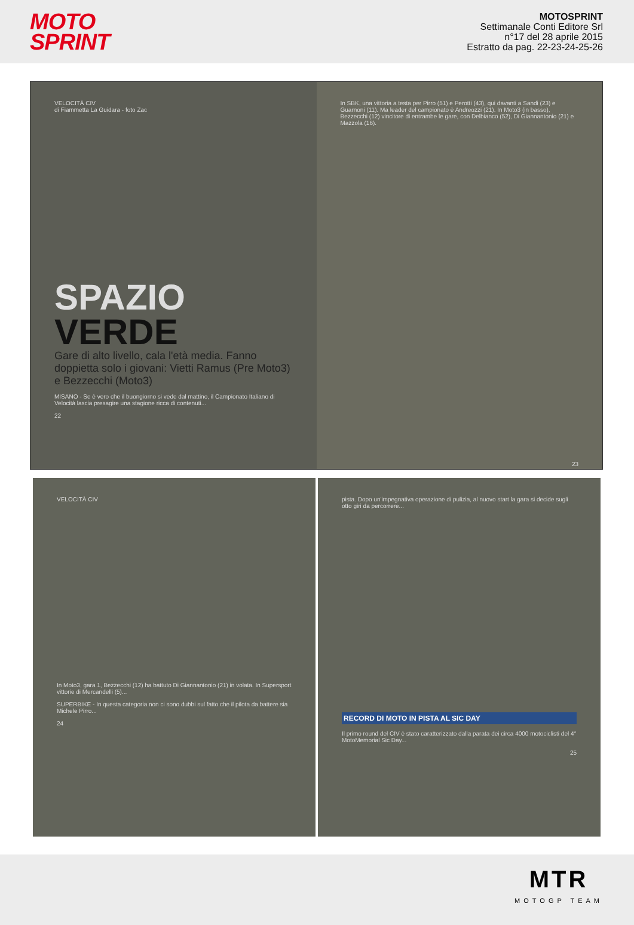MOTO
SPRINT
MOTOSPRINT
Settimanale Conti Editore Srl
n°17 del 28 aprile 2015
Estratto da pag. 22-23-24-25-26
VELOCITÀ CIV
di Fiammetta La Guidara - foto Zac
SPAZIO
VERDE
Gare di alto livello, cala l'età media. Fanno doppietta solo i giovani: Vietti Ramus (Pre Moto3) e Bezzecchi (Moto3)
MISANO - Se è vero che il buongiorno si vede dal mattino, il Campionato Italiano di Velocità lascia presagire una stagione ricca di contenuti...
22
In SBK, una vittoria a testa per Pirro (51) e Perotti (43), qui davanti a Sandi (23) e Guarnoni (11). Ma leader del campionato è Andreozzi (21). In Moto3 (in basso), Bezzecchi (12) vincitore di entrambe le gare, con Delbianco (52), Di Giannantonio (21) e Mazzola (16).
23
VELOCITÀ CIV
In Moto3, gara 1, Bezzecchi (12) ha battuto Di Giannantonio (21) in volata. In Supersport vittorie di Mercandelli (5)...
SUPERBIKE - In questa categoria non ci sono dubbi sul fatto che il pilota da battere sia Michele Pirro...
24
pista. Dopo un'impegnativa operazione di pulizia, al nuovo start la gara si decide sugli otto giri da percorrere...
RECORD DI MOTO IN PISTA AL SIC DAY
Il primo round del CIV è stato caratterizzato dalla parata dei circa 4000 motociclisti del 4° MotoMemorial Sic Day...
25
MTR
MOTOGP TEAM